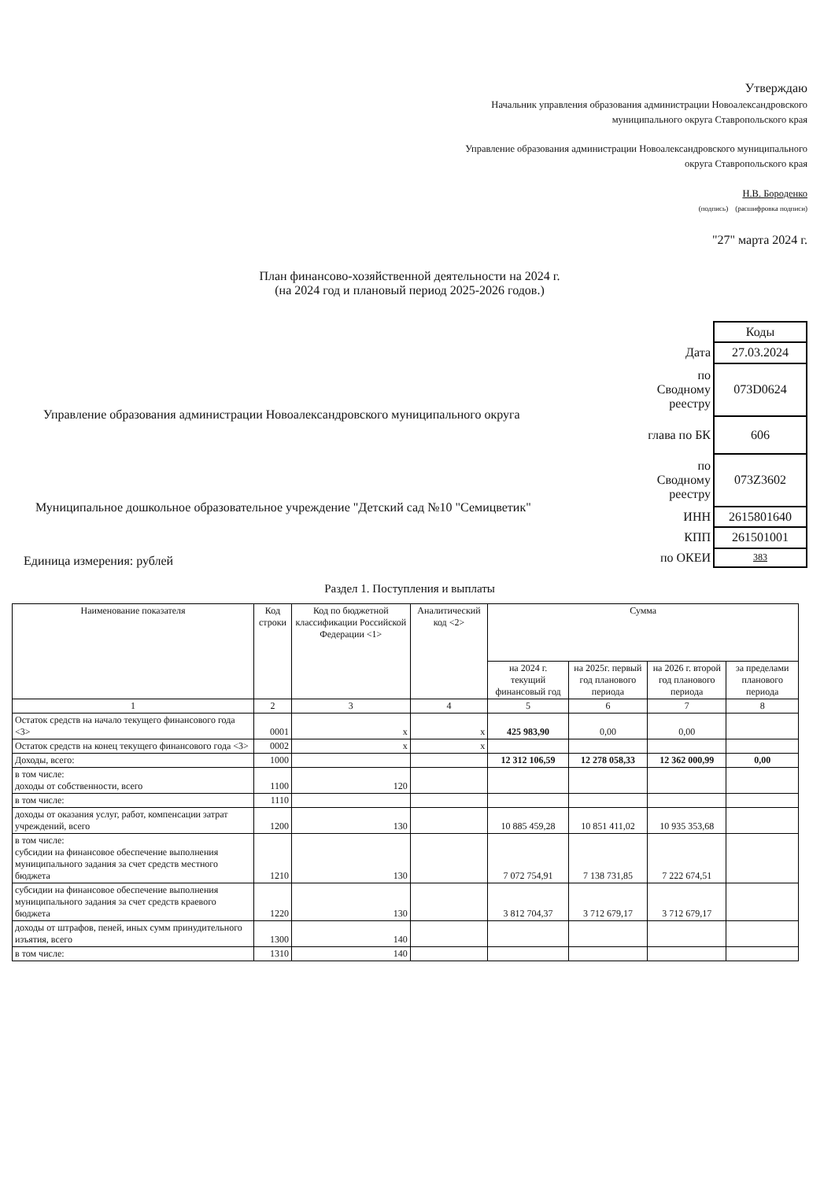Утверждаю
Начальник управления образования администрации Новоалександровского
муниципального округа Ставропольского края
Управление образования администрации Новоалександровского муниципального
округа Ставропольского края
Н.В. Бороденко
(подпись) (расшифровка подписи)
"27" марта 2024 г.
План финансово-хозяйственной деятельности на 2024 г.
(на 2024 год и плановый период 2025-2026 годов.)
Управление образования администрации Новоалександровского муниципального округа
Муниципальное дошкольное образовательное учреждение "Детский сад №10 "Семицветик"
Единица измерения: рублей
| | Коды |
| Дата | 27.03.2024 |
| по Сводному реестру | 073D0624 |
| глава по БК | 606 |
| по Сводному реестру | 073Z3602 |
| ИНН | 2615801640 |
| КПП | 261501001 |
| по ОКЕИ | 383 |
Раздел 1. Поступления и выплаты
| Наименование показателя | Код строки | Код по бюджетной классификации Российской Федерации <1> | Аналитический код <2> | Сумма | | | |
| --- | --- | --- | --- | --- | --- | --- | --- |
| | | | | на 2024 г. текущий финансовый год | на 2025г. первый год планового периода | на 2026 г. второй год планового периода | за пределами планового периода |
| 1 | 2 | 3 | 4 | 5 | 6 | 7 | 8 |
| Остаток средств на начало текущего финансового года <3> | 0001 | x | x | 425 983,90 | 0,00 | 0,00 | |
| Остаток средств на конец текущего финансового года <3> | 0002 | x | x | | | | |
| Доходы, всего: | 1000 | | | 12 312 106,59 | 12 278 058,33 | 12 362 000,99 | 0,00 |
| в том числе: доходы от собственности, всего | 1100 | 120 | | | | | |
| в том числе: | 1110 | | | | | | |
| доходы от оказания услуг, работ, компенсации затрат учреждений, всего | 1200 | 130 | | 10 885 459,28 | 10 851 411,02 | 10 935 353,68 | |
| в том числе: субсидии на финансовое обеспечение выполнения муниципального задания за счет средств местного бюджета | 1210 | 130 | | 7 072 754,91 | 7 138 731,85 | 7 222 674,51 | |
| субсидии на финансовое обеспечение выполнения муниципального задания за счет средств краевого бюджета | 1220 | 130 | | 3 812 704,37 | 3 712 679,17 | 3 712 679,17 | |
| доходы от штрафов, пеней, иных сумм принудительного изъятия, всего | 1300 | 140 | | | | | |
| в том числе: | 1310 | 140 | | | | | |